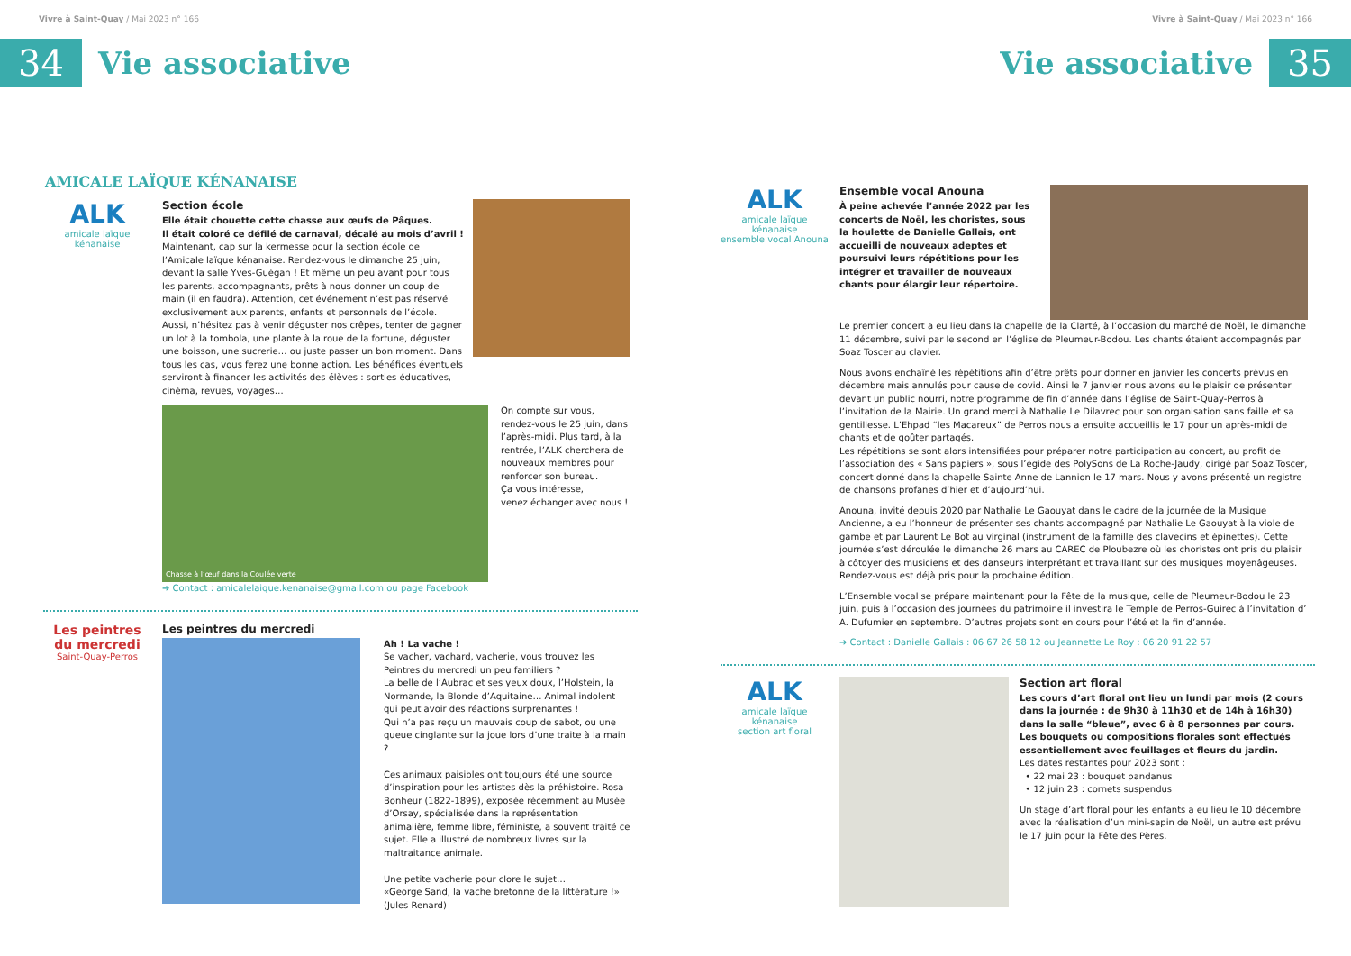Vivre à Saint-Quay / Mai 2023 n° 166
34 Vie associative
AMICALE LAÏQUE KÉNANAISE
ALK
amicale laïque kénanaise
Section école
Elle était chouette cette chasse aux œufs de Pâques.
Il était coloré ce défilé de carnaval, décalé au mois d’avril !
Maintenant, cap sur la kermesse pour la section école de l’Amicale laïque kénanaise. Rendez-vous le dimanche 25 juin, devant la salle Yves-Guégan ! Et même un peu avant pour tous les parents, accompagnants, prêts à nous donner un coup de main (il en faudra). Attention, cet événement n’est pas réservé exclusivement aux parents, enfants et personnels de l’école. Aussi, n’hésitez pas à venir déguster nos crêpes, tenter de gagner un lot à la tombola, une plante à la roue de la fortune, déguster une boisson, une sucrerie… ou juste passer un bon moment. Dans tous les cas, vous ferez une bonne action. Les bénéfices éventuels serviront à financer les activités des élèves : sorties éducatives, cinéma, revues, voyages…
Chasse à l’œuf dans la Coulée verte
On compte sur vous, rendez-vous le 25 juin, dans l’après-midi. Plus tard, à la rentrée, l’ALK cherchera de nouveaux membres pour renforcer son bureau.
Ça vous intéresse,
venez échanger avec nous !
➔ Contact : amicalelaique.kenanaise@gmail.com ou page Facebook
Les peintres du mercredi
Saint-Quay-Perros
Les peintres du mercredi
Ah ! La vache !
Se vacher, vachard, vacherie, vous trouvez les Peintres du mercredi un peu familiers ?
La belle de l’Aubrac et ses yeux doux, l’Holstein, la Normande, la Blonde d’Aquitaine… Animal indolent qui peut avoir des réactions surprenantes !
Qui n’a pas reçu un mauvais coup de sabot, ou une queue cinglante sur la joue lors d’une traite à la main ?
Ces animaux paisibles ont toujours été une source d’inspiration pour les artistes dès la préhistoire. Rosa Bonheur (1822-1899), exposée récemment au Musée d’Orsay, spécialisée dans la représentation animalière, femme libre, féministe, a souvent traité ce sujet. Elle a illustré de nombreux livres sur la maltraitance animale.
Une petite vacherie pour clore le sujet…
«George Sand, la vache bretonne de la littérature !»
(Jules Renard)
Vivre à Saint-Quay / Mai 2023 n° 166
Vie associative 35
ALK
amicale laïque kénanaise
ensemble vocal Anouna
Ensemble vocal Anouna
À peine achevée l’année 2022 par les concerts de Noël, les choristes, sous la houlette de Danielle Gallais, ont accueilli de nouveaux adeptes et poursuivi leurs répétitions pour les intégrer et travailler de nouveaux chants pour élargir leur répertoire.
Le premier concert a eu lieu dans la chapelle de la Clarté, à l’occasion du marché de Noël, le dimanche 11 décembre, suivi par le second en l’église de Pleumeur-Bodou. Les chants étaient accompagnés par Soaz Toscer au clavier.
Nous avons enchaîné les répétitions afin d’être prêts pour donner en janvier les concerts prévus en décembre mais annulés pour cause de covid. Ainsi le 7 janvier nous avons eu le plaisir de présenter devant un public nourri, notre programme de fin d’année dans l’église de Saint-Quay-Perros à l’invitation de la Mairie. Un grand merci à Nathalie Le Dilavrec pour son organisation sans faille et sa gentillesse. L’Ehpad “les Macareux” de Perros nous a ensuite accueillis le 17 pour un après-midi de chants et de goûter partagés.
Les répétitions se sont alors intensifiées pour préparer notre participation au concert, au profit de l’association des « Sans papiers », sous l’égide des PolySons de La Roche-Jaudy, dirigé par Soaz Toscer, concert donné dans la chapelle Sainte Anne de Lannion le 17 mars. Nous y avons présenté un registre de chansons profanes d’hier et d’aujourd’hui.
Anouna, invité depuis 2020 par Nathalie Le Gaouyat dans le cadre de la journée de la Musique Ancienne, a eu l’honneur de présenter ses chants accompagné par Nathalie Le Gaouyat à la viole de gambe et par Laurent Le Bot au virginal (instrument de la famille des clavecins et épinettes). Cette journée s’est déroulée le dimanche 26 mars au CAREC de Ploubezre où les choristes ont pris du plaisir à côtoyer des musiciens et des danseurs interprétant et travaillant sur des musiques moyenâgeuses. Rendez-vous est déjà pris pour la prochaine édition.
L’Ensemble vocal se prépare maintenant pour la Fête de la musique, celle de Pleumeur-Bodou le 23 juin, puis à l’occasion des journées du patrimoine il investira le Temple de Perros-Guirec à l’invitation d’ A. Dufumier en septembre. D’autres projets sont en cours pour l’été et la fin d’année.
➔ Contact : Danielle Gallais : 06 67 26 58 12 ou Jeannette Le Roy : 06 20 91 22 57
ALK
amicale laïque kénanaise
section art floral
Section art floral
Les cours d’art floral ont lieu un lundi par mois (2 cours dans la journée : de 9h30 à 11h30 et de 14h à 16h30) dans la salle “bleue”, avec 6 à 8 personnes par cours.
Les bouquets ou compositions florales sont effectués essentiellement avec feuillages et fleurs du jardin.
Les dates restantes pour 2023 sont :
• 22 mai 23 : bouquet pandanus
• 12 juin 23 : cornets suspendus
Un stage d’art floral pour les enfants a eu lieu le 10 décembre avec la réalisation d’un mini-sapin de Noël, un autre est prévu le 17 juin pour la Fête des Pères.